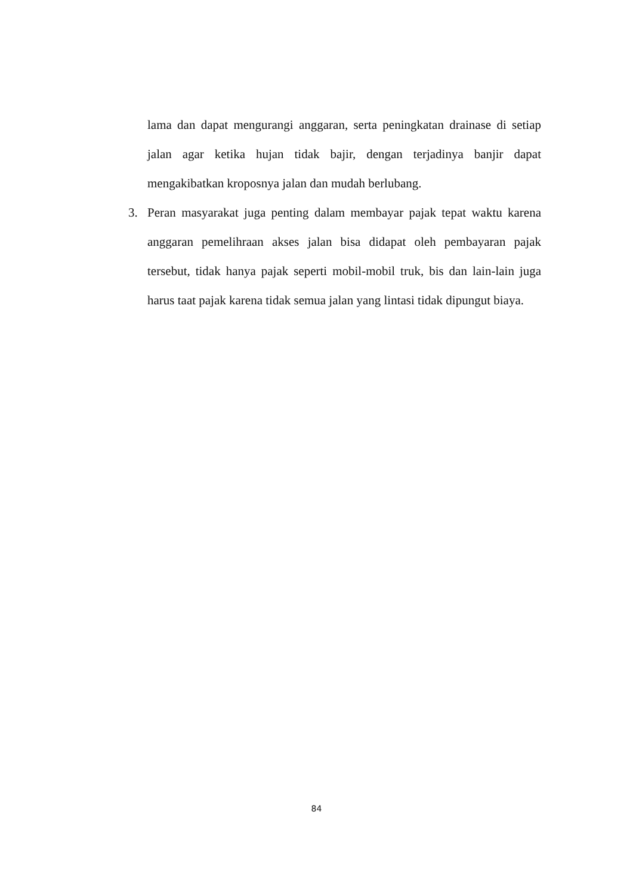lama dan dapat mengurangi anggaran, serta peningkatan drainase di setiap jalan agar ketika hujan tidak bajir, dengan terjadinya banjir dapat mengakibatkan kroposnya jalan dan mudah berlubang.
3. Peran masyarakat juga penting dalam membayar pajak tepat waktu karena anggaran pemelihraan akses jalan bisa didapat oleh pembayaran pajak tersebut, tidak hanya pajak seperti mobil-mobil truk, bis dan lain-lain juga harus taat pajak karena tidak semua jalan yang lintasi tidak dipungut biaya.
84